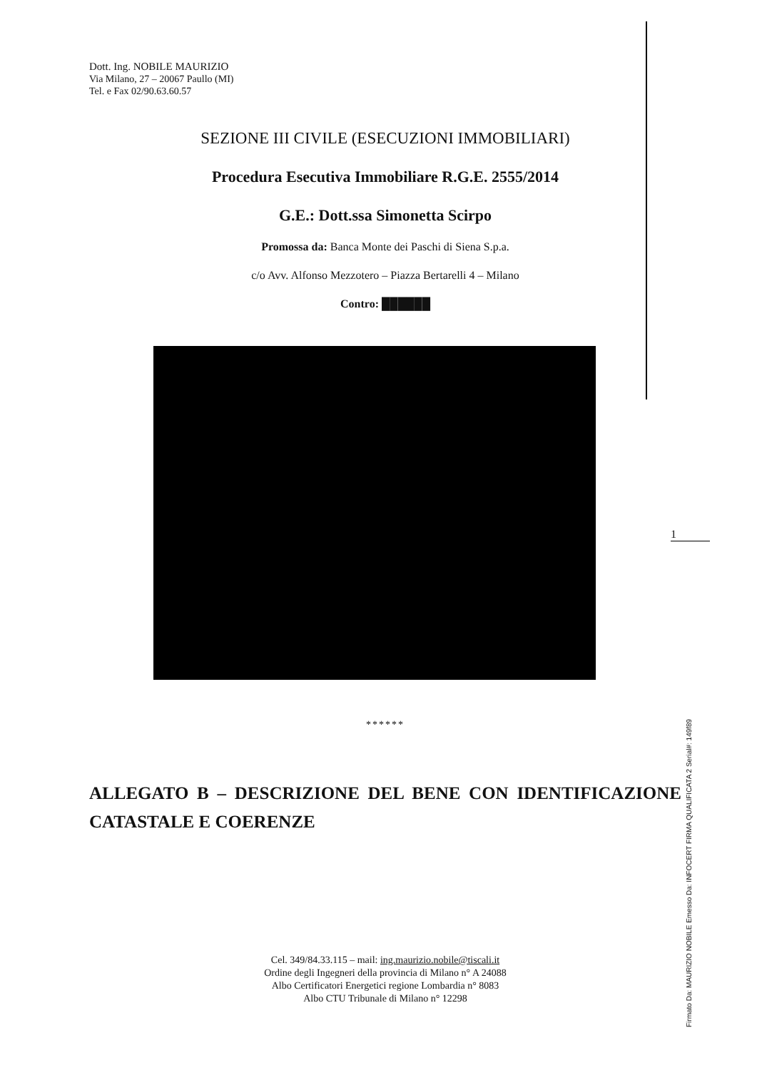Dott. Ing. NOBILE MAURIZIO
Via Milano, 27 – 20067 Paullo (MI)
Tel. e Fax 02/90.63.60.57
SEZIONE III CIVILE (ESECUZIONI IMMOBILIARI)
Procedura Esecutiva Immobiliare R.G.E. 2555/2014
G.E.: Dott.ssa Simonetta Scirpo
Promossa da: Banca Monte dei Paschi di Siena S.p.a.
c/o Avv. Alfonso Mezzotero – Piazza Bertarelli 4 – Milano
Contro: ██████
******
ALLEGATO B – DESCRIZIONE DEL BENE CON IDENTIFICAZIONE CATASTALE E COERENZE
Cel. 349/84.33.115 – mail: ing.maurizio.nobile@tiscali.it
Ordine degli Ingegneri della provincia di Milano n° A 24088
Albo Certificatori Energetici regione Lombardia n° 8083
Albo CTU Tribunale di Milano n° 12298
1
Firmato Da: MAURIZIO NOBILE Emesso Da: INFOCERT FIRMA QUALIFICATA 2 Serial#: 149f89